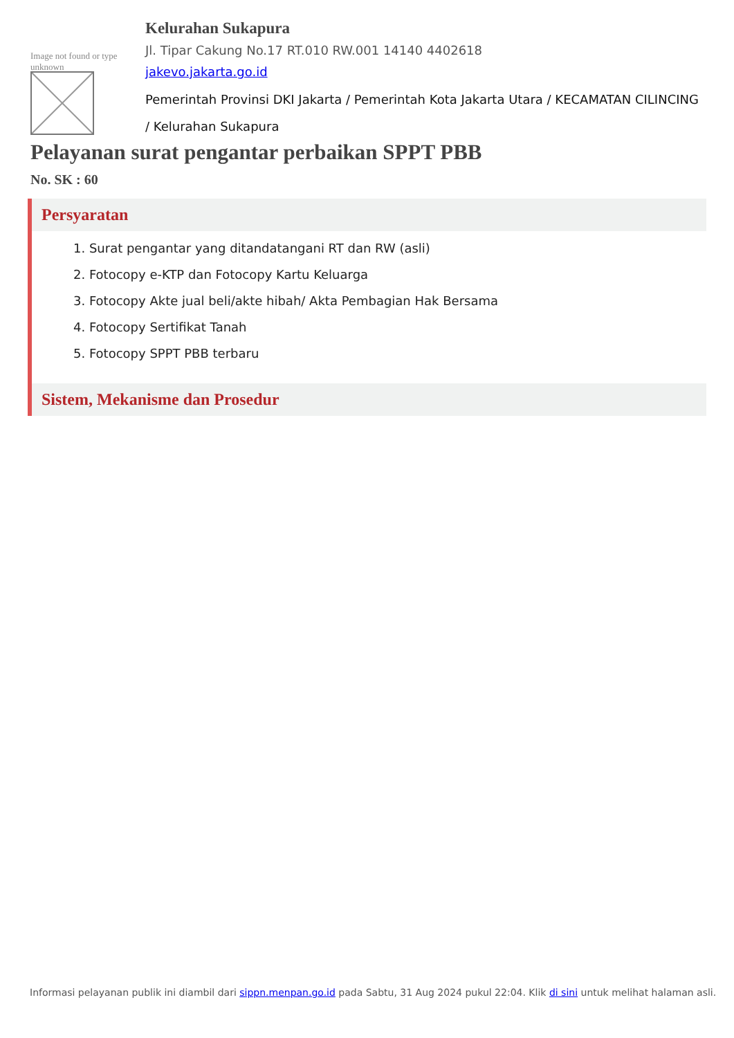Image not found or type unknown
Kelurahan Sukapura
Jl. Tipar Cakung No.17 RT.010 RW.001 14140 4402618
jakevo.jakarta.go.id
Pemerintah Provinsi DKI Jakarta / Pemerintah Kota Jakarta Utara / KECAMATAN CILINCING / Kelurahan Sukapura
Pelayanan surat pengantar perbaikan SPPT PBB
No. SK : 60
Persyaratan
1. Surat pengantar yang ditandatangani RT dan RW (asli)
2. Fotocopy e-KTP dan Fotocopy Kartu Keluarga
3. Fotocopy Akte jual beli/akte hibah/ Akta Pembagian Hak Bersama
4. Fotocopy Sertifikat Tanah
5. Fotocopy SPPT PBB terbaru
Sistem, Mekanisme dan Prosedur
Informasi pelayanan publik ini diambil dari sippn.menpan.go.id pada Sabtu, 31 Aug 2024 pukul 22:04. Klik di sini untuk melihat halaman asli.